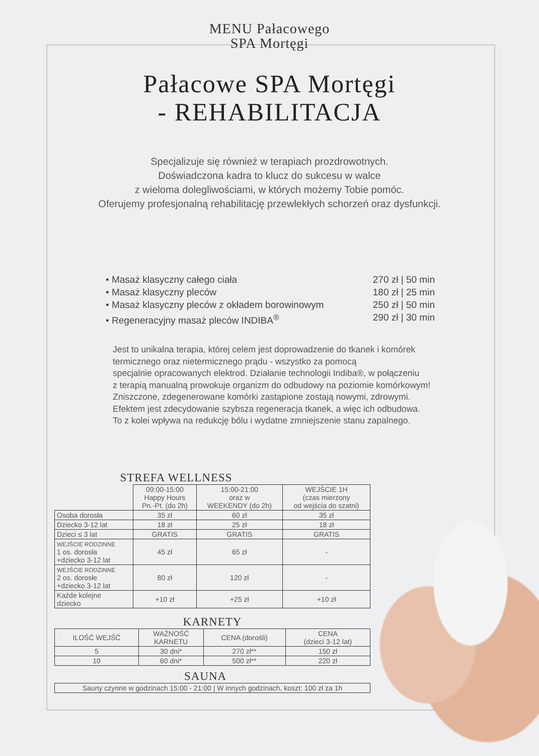MENU Pałacowego
SPA Mortęgi
Pałacowe SPA Mortęgi
- REHABILITACJA
Specjalizuje się również w terapiach prozdrowotnych.
Doświadczona kadra to klucz do sukcesu w walce
z wieloma dolegliwościami, w których możemy Tobie pomóc.
Oferujemy profesjonalną rehabilitację przewlekłych schorzeń oraz dysfunkcji.
• Masaż klasyczny całego ciała 270 zł | 50 min
• Masaż klasyczny pleców 180 zł | 25 min
• Masaż klasyczny pleców z okładem borowinowym 250 zł | 50 min
• Regeneracyjny masaż pleców INDIBA<sup>®</sup> 290 zł | 30 min
Jest to unikalna terapia, której celem jest doprowadzenie do tkanek i komórek
termicznego oraz nietermicznego prądu - wszystko za pomocą
specjalnie opracowanych elektrod. Działanie technologii Indiba®, w połączeniu
z terapią manualną prowokuje organizm do odbudowy na poziomie komórkowym!
Zniszczone, zdegenerowane komórki zastąpione zostają nowymi, zdrowymi.
Efektem jest zdecydowanie szybsza regeneracja tkanek, a więc ich odbudowa.
To z kolei wpływa na redukcję bólu i wydatne zmniejszenie stanu zapalnego.
STREFA WELLNESS
| | 09:00-15:00 Happy Hours Pn.-Pt. (do 2h) | 15:00-21:00 oraz w WEEKENDY (do 2h) | WEJŚCIE 1H (czas mierzony od wejścia do szatni) |
| --- | --- | --- | --- |
| Osoba dorosła | 35 zł | 60 zł | 35 zł |
| Dziecko 3-12 lat | 18 zł | 25 zł | 18 zł |
| Dzieci ≤ 3 lat | GRATIS | GRATIS | GRATIS |
| WEJŚCIE RODZINNE 1 os. dorosła +dziecko 3-12 lat | 45 zł | 65 zł | - |
| WEJŚCIE RODZINNE 2 os. dorosłe +dziecko 3-12 lat | 80 zł | 120 zł | - |
| Każde kolejne dziecko | +10 zł | +25 zł | +10 zł |
KARNETY
| ILOŚĆ WEJŚĆ | WAŻNOŚĆ KARNETU | CENA (dorośli) | CENA (dzieci 3-12 lat) |
| --- | --- | --- | --- |
| 5 | 30 dni* | 270 zł** | 150 zł |
| 10 | 60 dni* | 500 zł** | 220 zł |
SAUNA
| Sauny czynne w godzinach 15:00 - 21:00 / W innych godzinach, koszt: 100 zł za 1h |